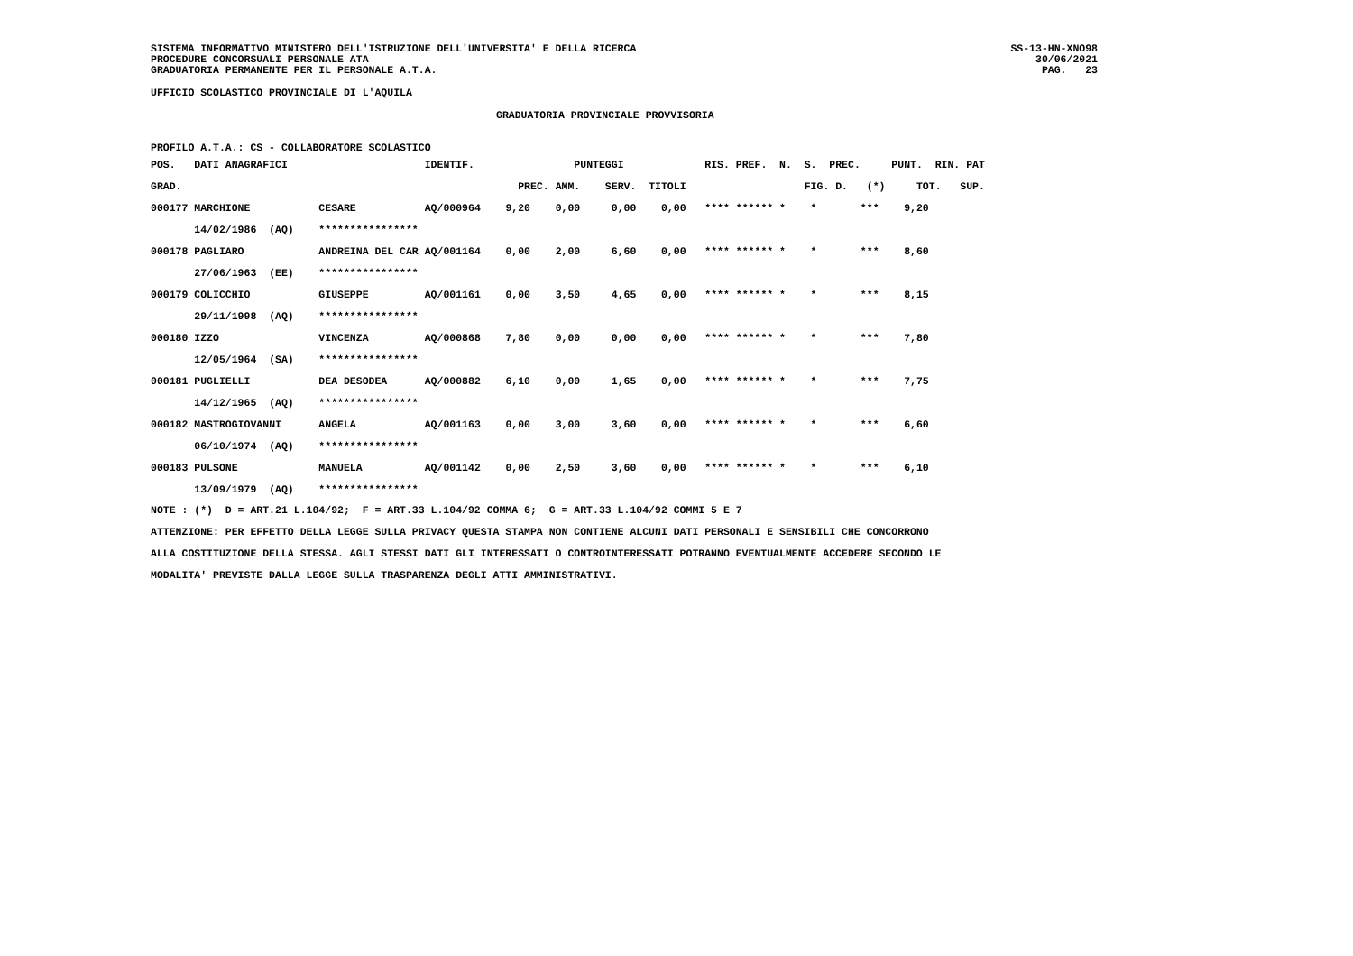SISTEMA INFORMATIVO MINISTERO DELL'ISTRUZIONE DELL'UNIVERSITA' E DELLA RICERCA
PROCEDURE CONCORSUALI PERSONALE ATA
GRADUATORIA PERMANENTE PER IL PERSONALE A.T.A.
SS-13-HN-XNO98
30/06/2021
PAG. 23
UFFICIO SCOLASTICO PROVINCIALE DI L'AQUILA
GRADUATORIA PROVINCIALE PROVVISORIA
PROFILO A.T.A.: CS - COLLABORATORE SCOLASTICO
| POS. | DATI ANAGRAFICI | | IDENTIF. | | PUNTEGGI | | | | RIS. PREF. N. S. PREC. PUNT. RIN. PAT |
| --- | --- | --- | --- | --- | --- | --- | --- | --- | --- |
| GRAD. | | | | PREC. | AMM. | SERV. | TITOLI | | FIG. D. (*) TOT. SUP. |
| 000177 | MARCHIONE | CESARE | AQ/000964 | 9,20 | 0,00 | 0,00 | 0,00 | | **** ****** * * *** 9,20 |
| | 14/02/1986 (AQ) | **************** | | | | | | | |
| 000178 | PAGLIARO | ANDREINA DEL CAR | AQ/001164 | 0,00 | 2,00 | 6,60 | 0,00 | | **** ****** * * *** 8,60 |
| | 27/06/1963 (EE) | **************** | | | | | | | |
| 000179 | COLICCHIO | GIUSEPPE | AQ/001161 | 0,00 | 3,50 | 4,65 | 0,00 | | **** ****** * * *** 8,15 |
| | 29/11/1998 (AQ) | **************** | | | | | | | |
| 000180 | IZZO | VINCENZA | AQ/000868 | 7,80 | 0,00 | 0,00 | 0,00 | | **** ****** * * *** 7,80 |
| | 12/05/1964 (SA) | **************** | | | | | | | |
| 000181 | PUGLIELLI | DEA DESODEA | AQ/000882 | 6,10 | 0,00 | 1,65 | 0,00 | | **** ****** * * *** 7,75 |
| | 14/12/1965 (AQ) | **************** | | | | | | | |
| 000182 | MASTROGIOVANNI | ANGELA | AQ/001163 | 0,00 | 3,00 | 3,60 | 0,00 | | **** ****** * * *** 6,60 |
| | 06/10/1974 (AQ) | **************** | | | | | | | |
| 000183 | PULSONE | MANUELA | AQ/001142 | 0,00 | 2,50 | 3,60 | 0,00 | | **** ****** * * *** 6,10 |
| | 13/09/1979 (AQ) | **************** | | | | | | | |
NOTE : (*) D = ART.21 L.104/92; F = ART.33 L.104/92 COMMA 6; G = ART.33 L.104/92 COMMI 5 E 7
ATTENZIONE: PER EFFETTO DELLA LEGGE SULLA PRIVACY QUESTA STAMPA NON CONTIENE ALCUNI DATI PERSONALI E SENSIBILI CHE CONCORRONO
ALLA COSTITUZIONE DELLA STESSA. AGLI STESSI DATI GLI INTERESSATI O CONTROINTERESSATI POTRANNO EVENTUALMENTE ACCEDERE SECONDO LE
MODALITA' PREVISTE DALLA LEGGE SULLA TRASPARENZA DEGLI ATTI AMMINISTRATIVI.